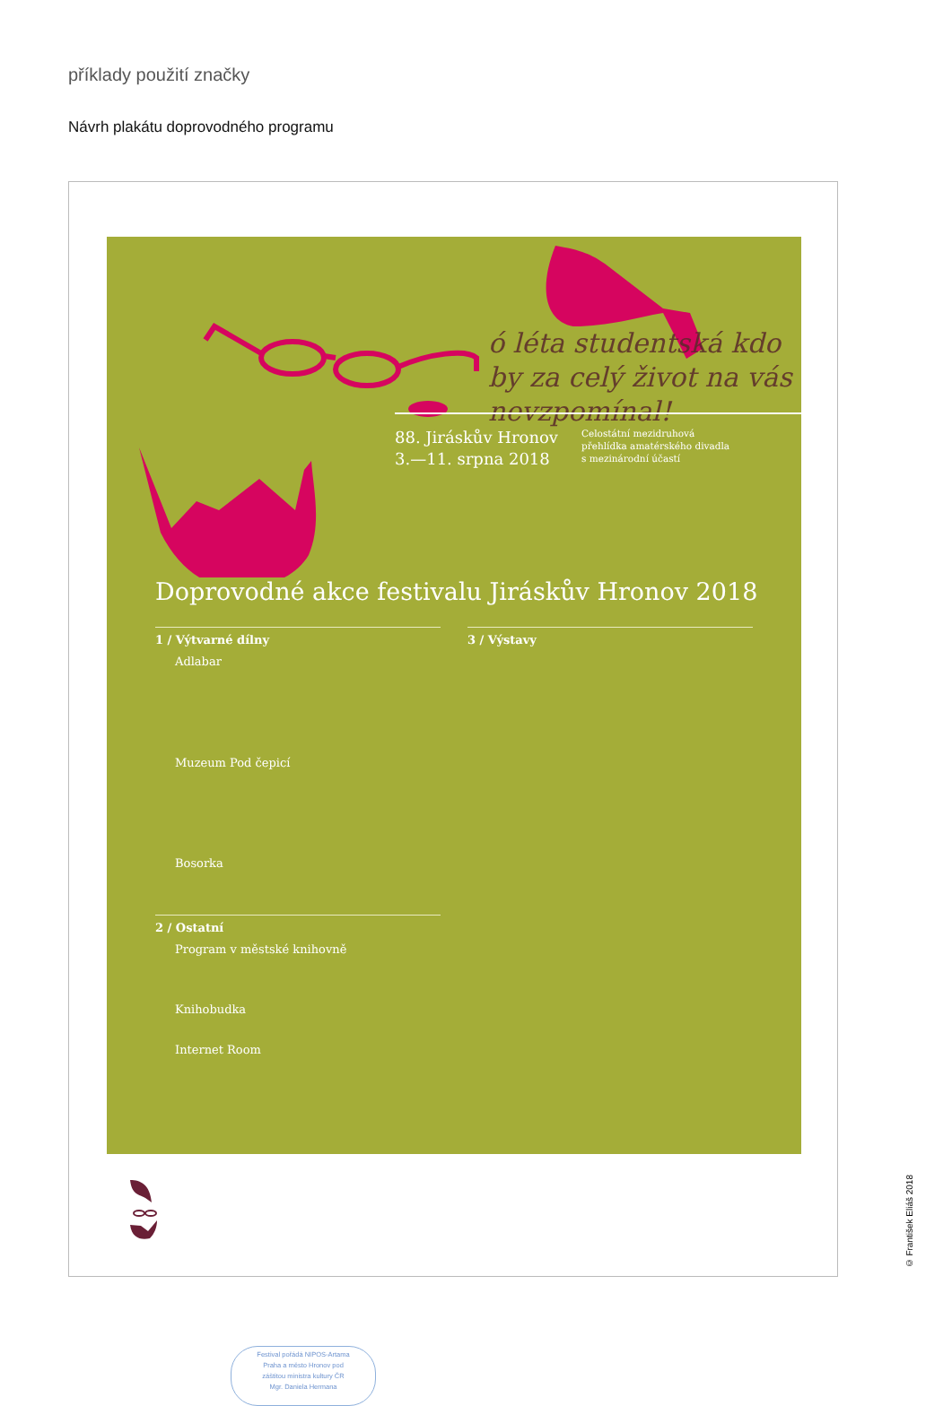příklady použití značky
Návrh plakátu doprovodného programu
ó léta studentská kdo by za celý život na vás nevzpomínal!
88. Jiráskův Hronov
3.—11. srpna 2018
Celostátní mezidruhová
přehlídka amatérského divadla
s mezinárodní účastí
Doprovodné akce festivalu Jiráskův Hronov 2018
1 / Výtvarné dílny
Adlabar
Muzeum Pod čepicí
Bosorka
2 / Ostatní
Program v městské knihovně
Knihobudka
Internet Room
3 / Výstavy
Festival pořádá NIPOS-Artama
Praha a město Hronov pod
záštitou ministra kultury ČR
Mgr. Daniela Hermana
© František Eliáš 2018